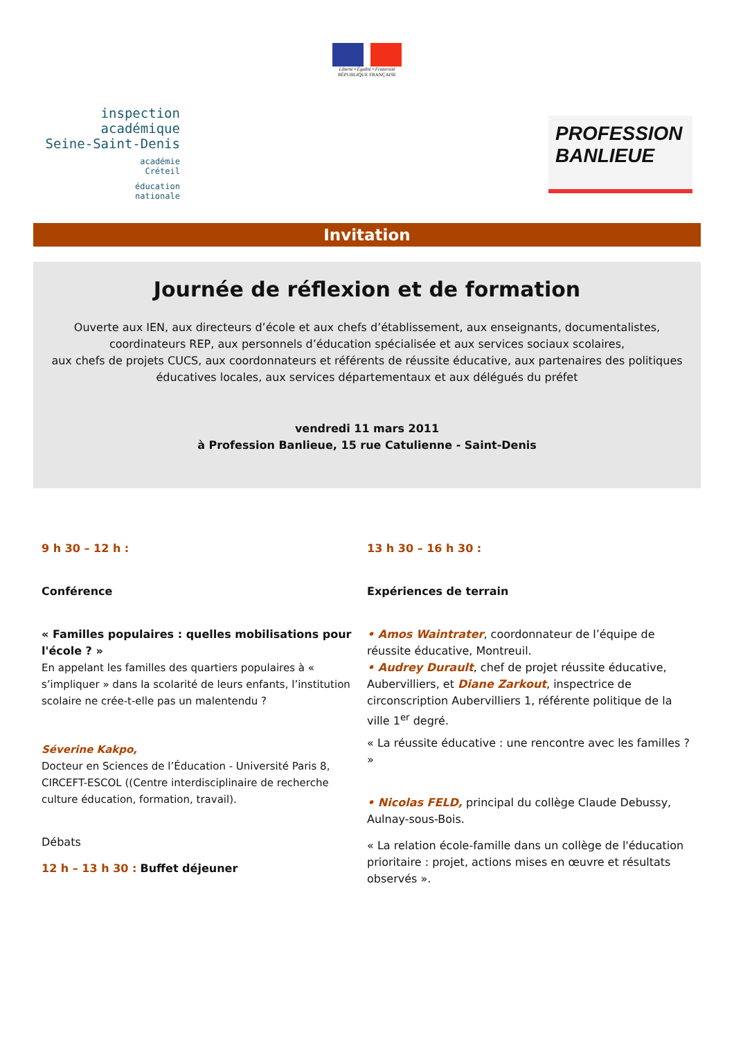Liberté • Égalité • Fraternité
RÉPUBLIQUE FRANÇAISE
inspection académique
Seine-Saint-Denis
académie
Créteil
éducation
nationale
PROFESSION
BANLIEUE
Invitation
Journée de réflexion et de formation
Ouverte aux IEN, aux directeurs d’école et aux chefs d’établissement, aux enseignants, documentalistes, coordinateurs REP, aux personnels d’éducation spécialisée et aux services sociaux scolaires,
aux chefs de projets CUCS, aux coordonnateurs et référents de réussite éducative, aux partenaires des politiques éducatives locales, aux services départementaux et aux délégués du préfet
vendredi 11 mars 2011
à Profession Banlieue, 15 rue Catulienne - Saint-Denis
9 h 30 – 12 h :
Conférence
« Familles populaires : quelles mobilisations pour l'école ? »
En appelant les familles des quartiers populaires à « s’impliquer » dans la scolarité de leurs enfants, l’institution scolaire ne crée-t-elle pas un malentendu ?
Séverine Kakpo,
Docteur en Sciences de l’Éducation - Université Paris 8, CIRCEFT-ESCOL ((Centre interdisciplinaire de recherche culture éducation, formation, travail).
Débats
12 h – 13 h 30 : Buffet déjeuner
13 h 30 – 16 h 30 :
Expériences de terrain
• Amos Waintrater, coordonnateur de l’équipe de réussite éducative, Montreuil.
• Audrey Durault, chef de projet réussite éducative, Aubervilliers, et Diane Zarkout, inspectrice de circonscription Aubervilliers 1, référente politique de la ville 1<sup>er</sup> degré.
« La réussite éducative : une rencontre avec les familles ? »
• Nicolas FELD, principal du collège Claude Debussy, Aulnay-sous-Bois.
« La relation école-famille dans un collège de l'éducation prioritaire : projet, actions mises en œuvre et résultats observés ».